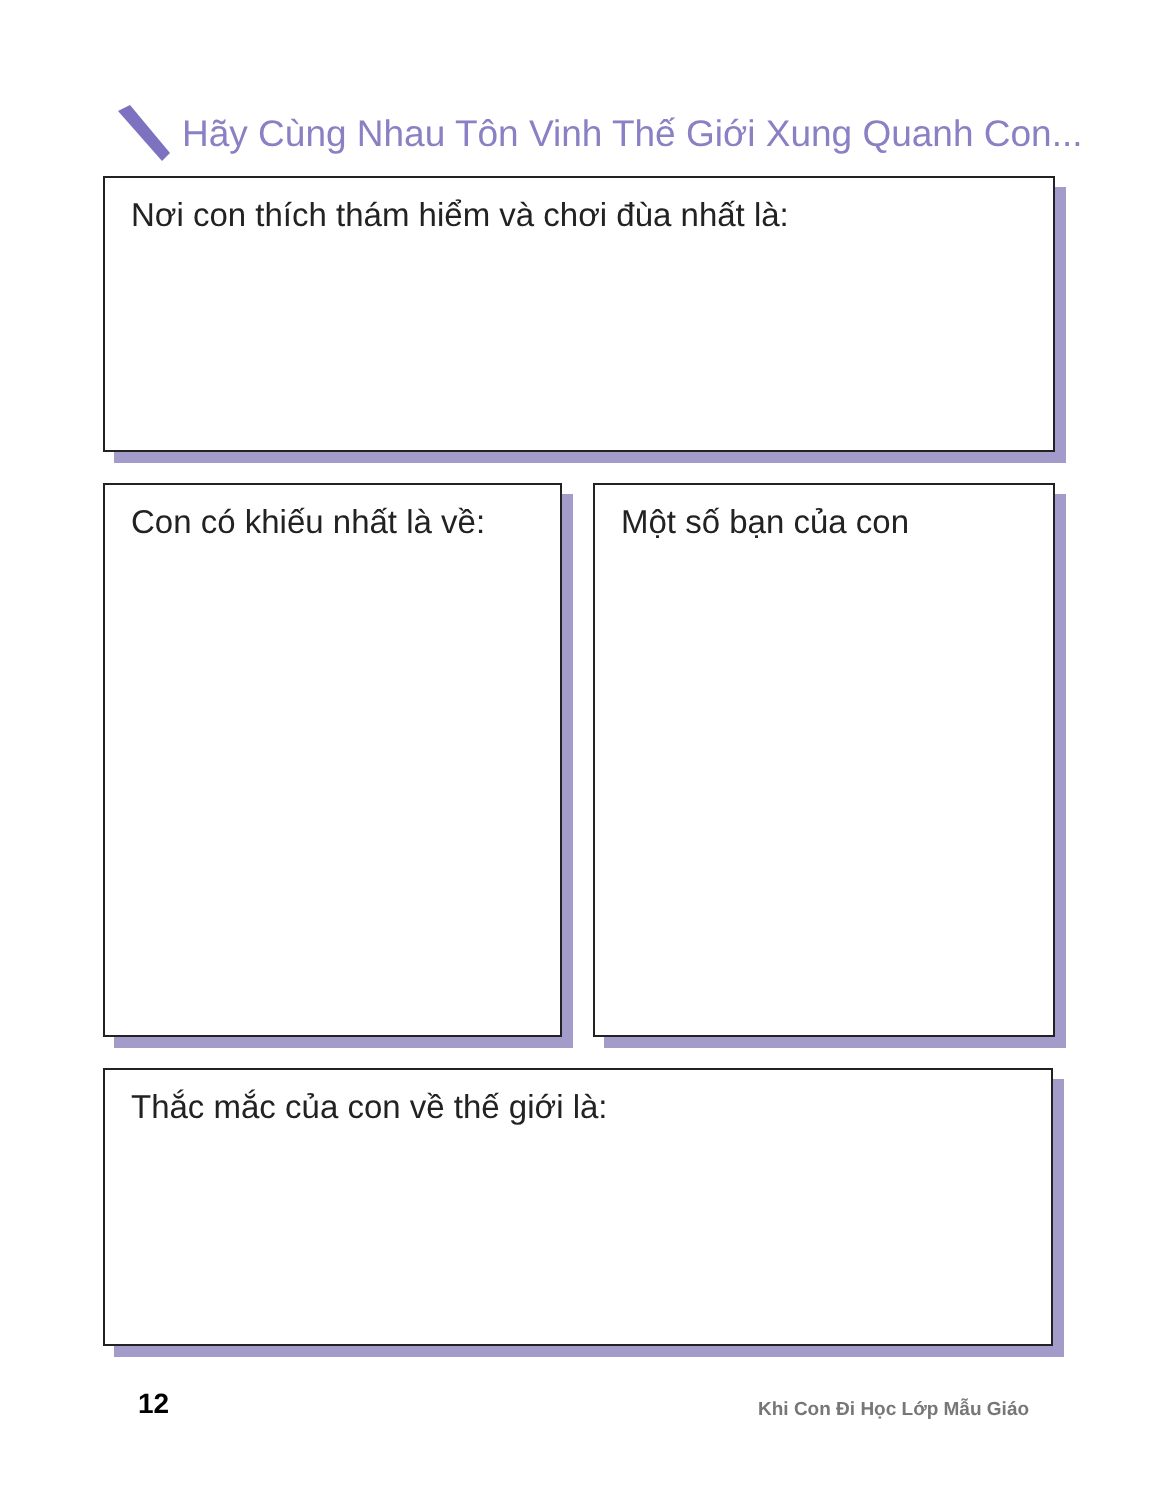Hãy Cùng Nhau Tôn Vinh Thế Giới Xung Quanh Con...
Nơi con thích thám hiểm và chơi đùa nhất là:
Con có khiếu nhất là về: Một số bạn của con
Thắc mắc của con về thế giới là:
12 Khi Con Đi Học Lớp Mẫu Giáo